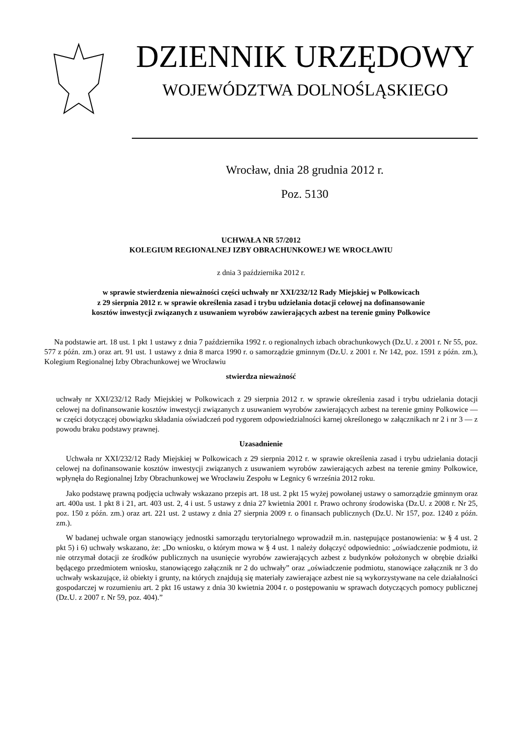DZIENNIK URZĘDOWY
WOJEWÓDZTWA DOLNOŚLĄSKIEGO
Wrocław, dnia 28 grudnia 2012 r.
Poz. 5130
UCHWAŁA NR 57/2012
KOLEGIUM REGIONALNEJ IZBY OBRACHUNKOWEJ WE WROCŁAWIU
z dnia 3 października 2012 r.
w sprawie stwierdzenia nieważności części uchwały nr XXI/232/12 Rady Miejskiej w Polkowicach
z 29 sierpnia 2012 r. w sprawie określenia zasad i trybu udzielania dotacji celowej na dofinansowanie
kosztów inwestycji związanych z usuwaniem wyrobów zawierających azbest na terenie gminy Polkowice
Na podstawie art. 18 ust. 1 pkt 1 ustawy z dnia 7 października 1992 r. o regionalnych izbach obrachunkowych (Dz.U. z 2001 r. Nr 55, poz. 577 z późn. zm.) oraz art. 91 ust. 1 ustawy z dnia 8 marca 1990 r. o samorządzie gminnym (Dz.U. z 2001 r. Nr 142, poz. 1591 z późn. zm.), Kolegium Regionalnej Izby Obrachunkowej we Wrocławiu
stwierdza nieważność
uchwały nr XXI/232/12 Rady Miejskiej w Polkowicach z 29 sierpnia 2012 r. w sprawie określenia zasad i trybu udzielania dotacji celowej na dofinansowanie kosztów inwestycji związanych z usuwaniem wyrobów zawierających azbest na terenie gminy Polkowice — w części dotyczącej obowiązku składania oświadczeń pod rygorem odpowiedzialności karnej określonego w załącznikach nr 2 i nr 3 — z powodu braku podstawy prawnej.
Uzasadnienie
Uchwała nr XXI/232/12 Rady Miejskiej w Polkowicach z 29 sierpnia 2012 r. w sprawie określenia zasad i trybu udzielania dotacji celowej na dofinansowanie kosztów inwestycji związanych z usuwaniem wyrobów zawierających azbest na terenie gminy Polkowice, wpłynęła do Regionalnej Izby Obrachunkowej we Wrocławiu Zespołu w Legnicy 6 września 2012 roku.
Jako podstawę prawną podjęcia uchwały wskazano przepis art. 18 ust. 2 pkt 15 wyżej powołanej ustawy o samorządzie gminnym oraz art. 400a ust. 1 pkt 8 i 21, art. 403 ust. 2, 4 i ust. 5 ustawy z dnia 27 kwietnia 2001 r. Prawo ochrony środowiska (Dz.U. z 2008 r. Nr 25, poz. 150 z późn. zm.) oraz art. 221 ust. 2 ustawy z dnia 27 sierpnia 2009 r. o finansach publicznych (Dz.U. Nr 157, poz. 1240 z późn. zm.).
W badanej uchwale organ stanowiący jednostki samorządu terytorialnego wprowadził m.in. następujące postanowienia: w § 4 ust. 2 pkt 5) i 6) uchwały wskazano, że: „Do wniosku, o którym mowa w § 4 ust. 1 należy dołączyć odpowiednio: „oświadczenie podmiotu, iż nie otrzymał dotacji ze środków publicznych na usunięcie wyrobów zawierających azbest z budynków położonych w obrębie działki będącego przedmiotem wniosku, stanowiącego załącznik nr 2 do uchwały” oraz „oświadczenie podmiotu, stanowiące załącznik nr 3 do uchwały wskazujące, iż obiekty i grunty, na których znajdują się materiały zawierające azbest nie są wykorzystywane na cele działalności gospodarczej w rozumieniu art. 2 pkt 16 ustawy z dnia 30 kwietnia 2004 r. o postępowaniu w sprawach dotyczących pomocy publicznej (Dz.U. z 2007 r. Nr 59, poz. 404).”